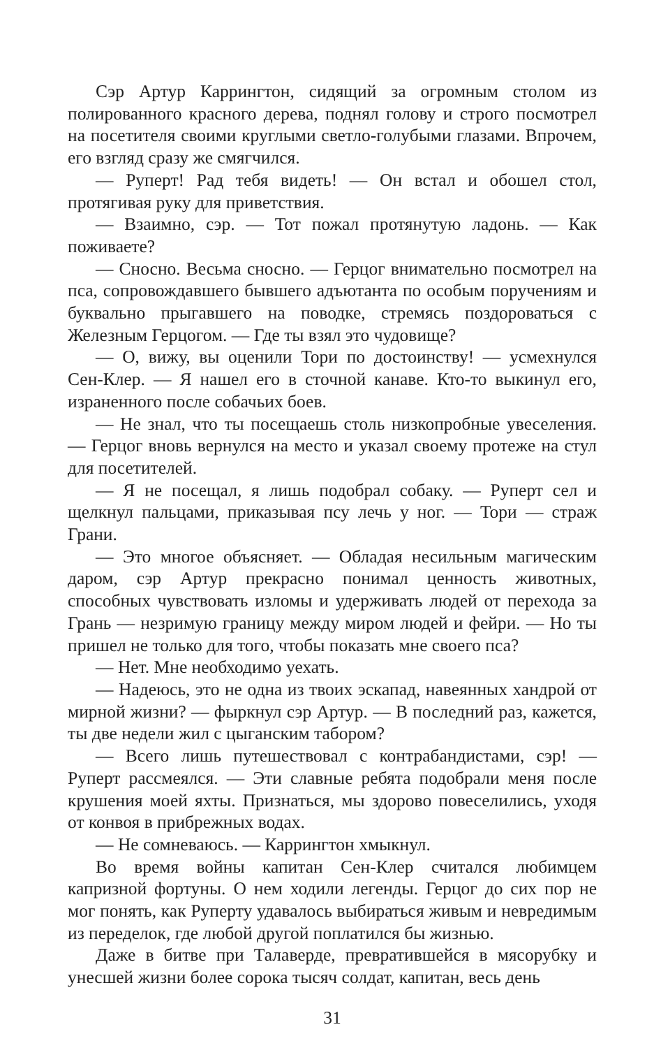Сэр Артур Каррингтон, сидящий за огромным столом из полированного красного дерева, поднял голову и строго посмотрел на посетителя своими круглыми светло-голубыми глазами. Впрочем, его взгляд сразу же смягчился.
— Руперт! Рад тебя видеть! — Он встал и обошел стол, протягивая руку для приветствия.
— Взаимно, сэр. — Тот пожал протянутую ладонь. — Как поживаете?
— Сносно. Весьма сносно. — Герцог внимательно посмотрел на пса, сопровождавшего бывшего адъютанта по особым поручениям и буквально прыгавшего на поводке, стремясь поздороваться с Железным Герцогом. — Где ты взял это чудовище?
— О, вижу, вы оценили Тори по достоинству! — усмехнулся Сен-Клер. — Я нашел его в сточной канаве. Кто-то выкинул его, израненного после собачьих боев.
— Не знал, что ты посещаешь столь низкопробные увеселения. — Герцог вновь вернулся на место и указал своему протеже на стул для посетителей.
— Я не посещал, я лишь подобрал собаку. — Руперт сел и щелкнул пальцами, приказывая псу лечь у ног. — Тори — страж Грани.
— Это многое объясняет. — Обладая несильным магическим даром, сэр Артур прекрасно понимал ценность животных, способных чувствовать изломы и удерживать людей от перехода за Грань — незримую границу между миром людей и фейри. — Но ты пришел не только для того, чтобы показать мне своего пса?
— Нет. Мне необходимо уехать.
— Надеюсь, это не одна из твоих эскапад, навеянных хандрой от мирной жизни? — фыркнул сэр Артур. — В последний раз, кажется, ты две недели жил с цыганским табором?
— Всего лишь путешествовал с контрабандистами, сэр! — Руперт рассмеялся. — Эти славные ребята подобрали меня после крушения моей яхты. Признаться, мы здорово повеселились, уходя от конвоя в прибрежных водах.
— Не сомневаюсь. — Каррингтон хмыкнул.
Во время войны капитан Сен-Клер считался любимцем капризной фортуны. О нем ходили легенды. Герцог до сих пор не мог понять, как Руперту удавалось выбираться живым и невредимым из переделок, где любой другой поплатился бы жизнью.
Даже в битве при Талаверде, превратившейся в мясорубку и унесшей жизни более сорока тысяч солдат, капитан, весь день
31